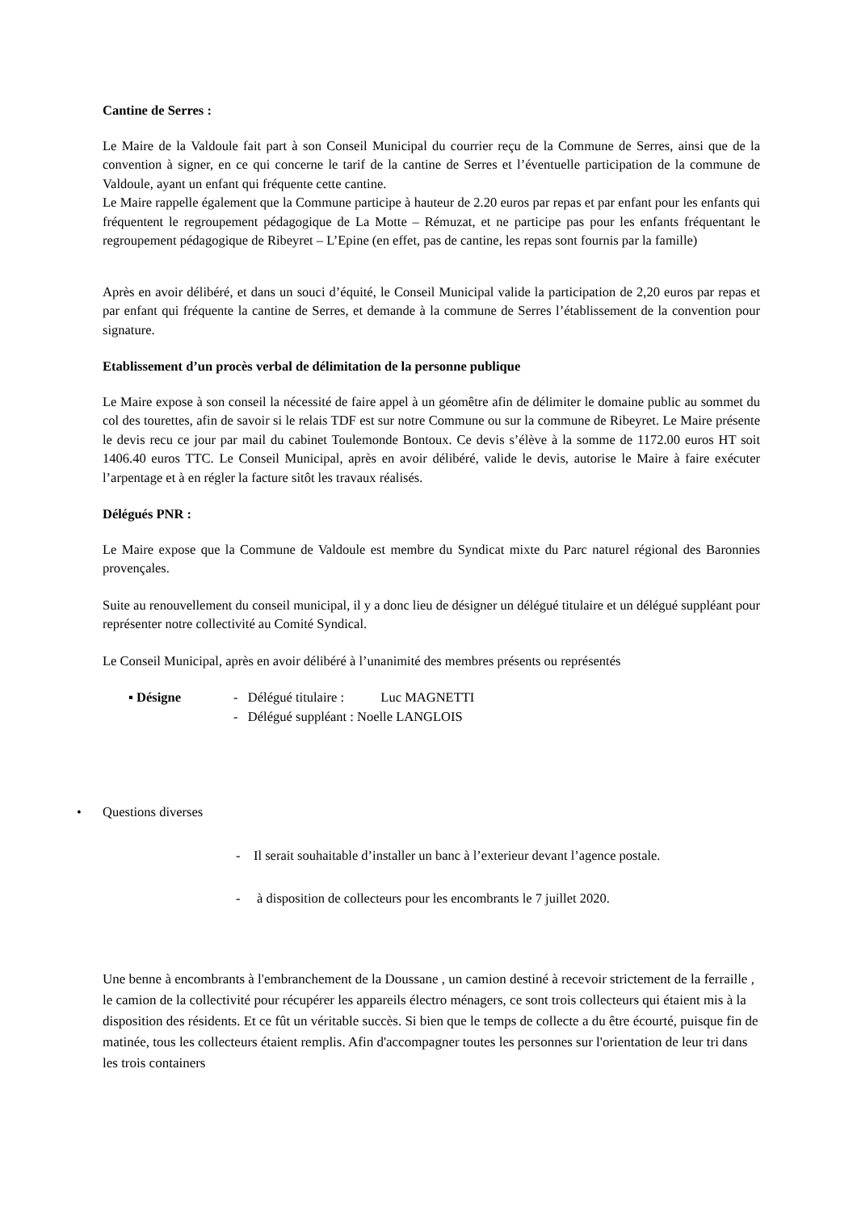Cantine de Serres :
Le Maire de la Valdoule fait part à son Conseil Municipal du courrier reçu de la Commune de Serres, ainsi que de la convention à signer, en ce qui concerne le tarif de la cantine de Serres et l’éventuelle participation de la commune de Valdoule, ayant un enfant qui fréquente cette cantine.
Le Maire rappelle également que la Commune participe à hauteur de 2.20 euros par repas et par enfant pour les enfants qui fréquentent le regroupement pédagogique de La Motte – Rémuzat, et ne participe pas pour les enfants fréquentant le regroupement pédagogique de Ribeyret – L’Epine (en effet, pas de cantine, les repas sont fournis par la famille)
Après en avoir délibéré, et dans un souci d’équité, le Conseil Municipal valide la participation de 2,20 euros par repas et par enfant qui fréquente la cantine de Serres, et demande à la commune de Serres l’établissement de la convention pour signature.
Etablissement d’un procès verbal de délimitation de la personne publique
Le Maire expose à son conseil la nécessité de faire appel à un géomêtre afin de délimiter le domaine public au sommet du col des tourettes, afin de savoir si le relais TDF est sur notre Commune ou sur la commune de Ribeyret. Le Maire présente le devis recu ce jour par mail du cabinet Toulemonde Bontoux. Ce devis s’élève à la somme de 1172.00 euros HT soit 1406.40 euros TTC. Le Conseil Municipal, après en avoir délibéré, valide le devis, autorise le Maire à faire exécuter l’arpentage et à en régler la facture sitôt les travaux réalisés.
Délégués PNR :
Le Maire expose que la Commune de Valdoule est membre du Syndicat mixte du Parc naturel régional des Baronnies provençales.
Suite au renouvellement du conseil municipal, il y a donc lieu de désigner un délégué titulaire et un délégué suppléant pour représenter notre collectivité au Comité Syndical.
Le Conseil Municipal, après en avoir délibéré à l’unanimité des membres présents ou représentés
▪ Désigne - Délégué titulaire : Luc MAGNETTI
- Délégué suppléant : Noelle LANGLOIS
• Questions diverses
- Il serait souhaitable d’installer un banc à l’exterieur devant l’agence postale.
- à disposition de collecteurs pour les encombrants le 7 juillet 2020.
Une benne à encombrants à l'embranchement de la Doussane , un camion destiné à recevoir strictement de la ferraille , le camion de la collectivité pour récupérer les appareils électro ménagers, ce sont trois collecteurs qui étaient mis à la disposition des résidents. Et ce fût un véritable succès. Si bien que le temps de collecte a du être écourté, puisque fin de matinée, tous les collecteurs étaient remplis. Afin d'accompagner toutes les personnes sur l'orientation de leur tri dans les trois containers